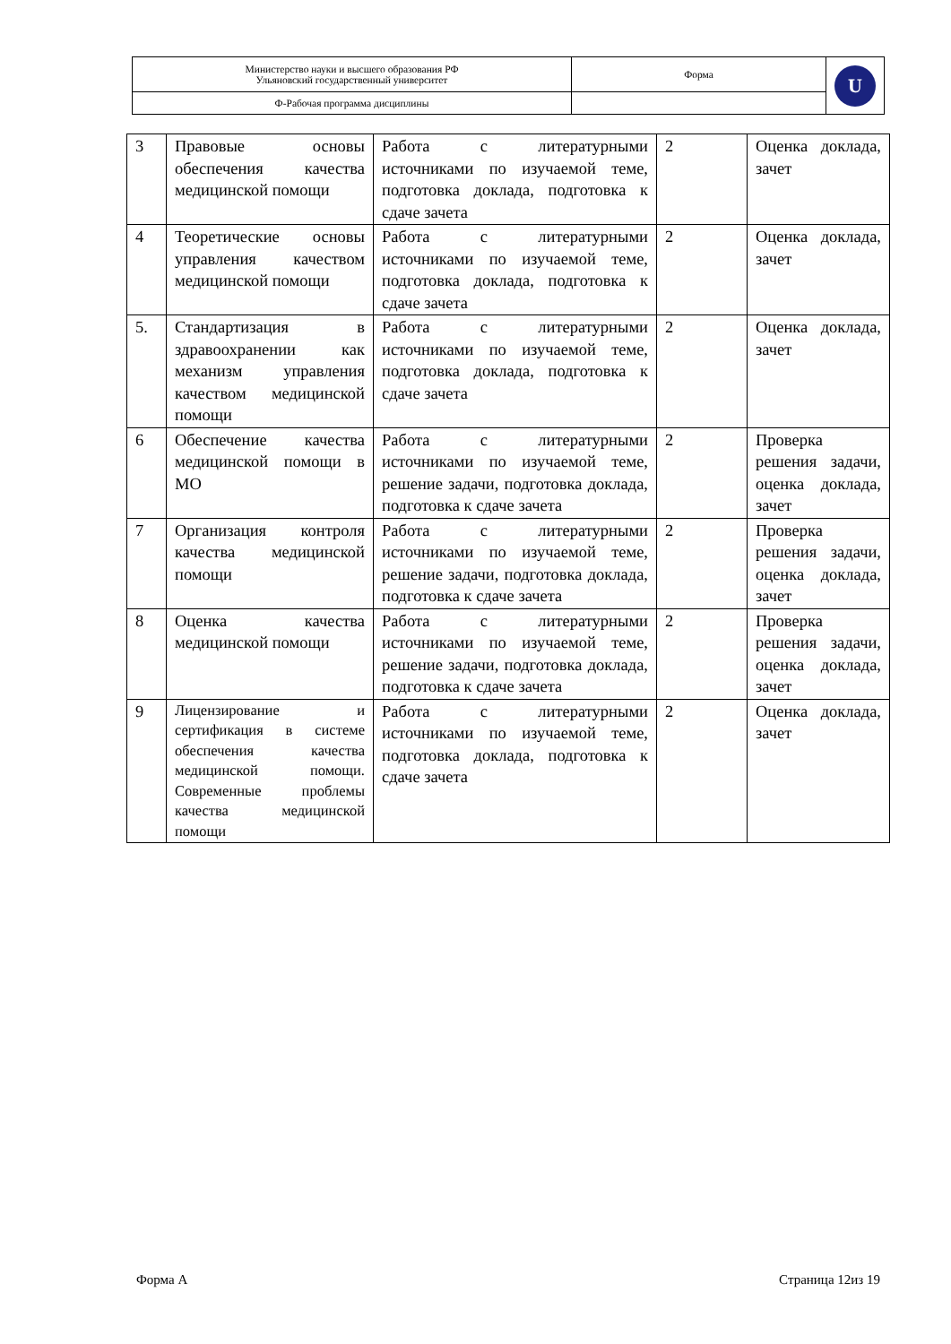| Министерство науки и высшего образования РФ Ульяновский государственный университет | Форма | U |
| Ф-Рабочая программа дисциплины | | |
| 3 | Правовые основы обеспечения качества медицинской помощи | Работа с литературными источниками по изучаемой теме, подготовка доклада, подготовка к сдаче зачета | 2 | Оценка доклада, зачет |
| 4 | Теоретические основы управления качеством медицинской помощи | Работа с литературными источниками по изучаемой теме, подготовка доклада, подготовка к сдаче зачета | 2 | Оценка доклада, зачет |
| 5. | Стандартизация в здравоохранении как механизм управления качеством медицинской помощи | Работа с литературными источниками по изучаемой теме, подготовка доклада, подготовка к сдаче зачета | 2 | Оценка доклада, зачет |
| 6 | Обеспечение качества медицинской помощи в МО | Работа с литературными источниками по изучаемой теме, решение задачи, подготовка доклада, подготовка к сдаче зачета | 2 | Проверка решения задачи, оценка доклада, зачет |
| 7 | Организация контроля качества медицинской помощи | Работа с литературными источниками по изучаемой теме, решение задачи, подготовка доклада, подготовка к сдаче зачета | 2 | Проверка решения задачи, оценка доклада, зачет |
| 8 | Оценка качества медицинской помощи | Работа с литературными источниками по изучаемой теме, решение задачи, подготовка доклада, подготовка к сдаче зачета | 2 | Проверка решения задачи, оценка доклада, зачет |
| 9 | Лицензирование и сертификация в системе обеспечения качества медицинской помощи. Современные проблемы качества медицинской помощи | Работа с литературными источниками по изучаемой теме, подготовка доклада, подготовка к сдаче зачета | 2 | Оценка доклада, зачет |
Форма А Страница 12из 19